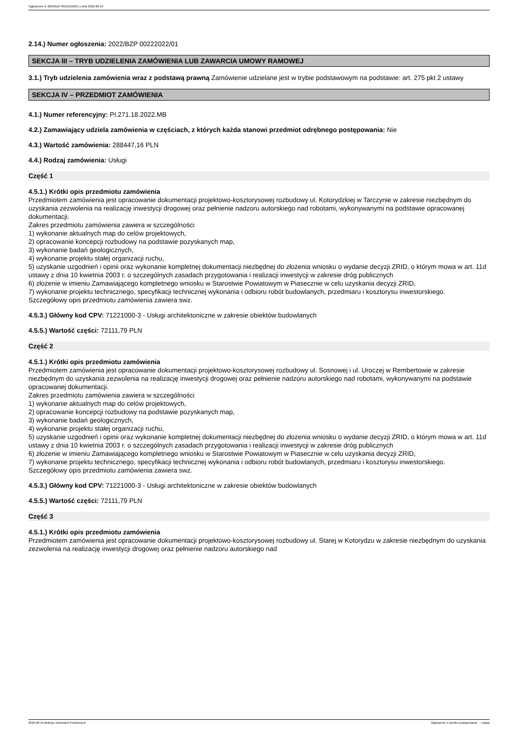Ogłoszenie nr 2022/BZP 00312169/01 z dnia 2022-08-19
2.14.) Numer ogłoszenia: 2022/BZP 00222022/01
SEKCJA III – TRYB UDZIELENIA ZAMÓWIENIA LUB ZAWARCIA UMOWY RAMOWEJ
3.1.) Tryb udzielenia zamówienia wraz z podstawą prawną Zamówienie udzielane jest w trybie podstawowym na podstawie: art. 275 pkt 2 ustawy
SEKCJA IV – PRZEDMIOT ZAMÓWIENIA
4.1.) Numer referencyjny: PI.271.18.2022.MB
4.2.) Zamawiający udziela zamówienia w częściach, z których każda stanowi przedmiot odrębnego postępowania: Nie
4.3.) Wartość zamówienia: 288447,16 PLN
4.4.) Rodzaj zamówienia: Usługi
Część 1
4.5.1.) Krótki opis przedmiotu zamówienia
Przedmiotem zamówienia jest opracowanie dokumentacji projektowo-kosztorysowej rozbudowy ul. Kotorydzkiej w Tarczynie w zakresie niezbędnym do uzyskania zezwolenia na realizację inwestycji drogowej oraz pełnienie nadzoru autorskiego nad robotami, wykonywanymi na podstawie opracowanej dokumentacji.
Zakres przedmiotu zamówienia zawiera w szczególności
1) wykonanie aktualnych map do celów projektowych,
2) opracowanie koncepcji rozbudowy na podstawie pozyskanych map,
3) wykonanie badań geologicznych,
4) wykonanie projektu stałej organizacji ruchu,
5) uzyskanie uzgodnień i opinii oraz wykonanie kompletnej dokumentacji niezbędnej do złożenia wniosku o wydanie decyzji ZRID, o którym mowa w art. 11d ustawy z dnia 10 kwietnia 2003 r. o szczególnych zasadach przygotowania i realizacji inwestycji w zakresie dróg publicznych
6) złożenie w imieniu Zamawiającego kompletnego wniosku w Starostwie Powiatowym w Piasecznie w celu uzyskania decyzji ZRID,
7) wykonanie projektu technicznego, specyfikacji technicznej wykonania i odbioru robót budowlanych, przedmiaru i kosztorysu inwestorskiego.
Szczegółowy opis przedmiotu zamówienia zawiera swz.
4.5.3.) Główny kod CPV: 71221000-3 - Usługi architektoniczne w zakresie obiektów budowlanych
4.5.5.) Wartość części: 72111,79 PLN
Część 2
4.5.1.) Krótki opis przedmiotu zamówienia
Przedmiotem zamówienia jest opracowanie dokumentacji projektowo-kosztorysowej rozbudowy ul. Sosnowej i ul. Uroczej w Rembertowie w zakresie niezbędnym do uzyskania zezwolenia na realizację inwestycji drogowej oraz pełnienie nadzoru autorskiego nad robotami, wykonywanymi na podstawie opracowanej dokumentacji.
Zakres przedmiotu zamówienia zawiera w szczególności
1) wykonanie aktualnych map do celów projektowych,
2) opracowanie koncepcji rozbudowy na podstawie pozyskanych map,
3) wykonanie badań geologicznych,
4) wykonanie projektu stałej organizacji ruchu,
5) uzyskanie uzgodnień i opinii oraz wykonanie kompletnej dokumentacji niezbędnej do złożenia wniosku o wydanie decyzji ZRID, o którym mowa w art. 11d ustawy z dnia 10 kwietnia 2003 r. o szczególnych zasadach przygotowania i realizacji inwestycji w zakresie dróg publicznych
6) złożenie w imieniu Zamawiającego kompletnego wniosku w Starostwie Powiatowym w Piasecznie w celu uzyskania decyzji ZRID,
7) wykonanie projektu technicznego, specyfikacji technicznej wykonania i odbioru robót budowlanych, przedmiaru i kosztorysu inwestorskiego.
Szczegółowy opis przedmiotu zamówienia zawiera swz.
4.5.3.) Główny kod CPV: 71221000-3 - Usługi architektoniczne w zakresie obiektów budowlanych
4.5.5.) Wartość części: 72111,79 PLN
Część 3
4.5.1.) Krótki opis przedmiotu zamówienia
Przedmiotem zamówienia jest opracowanie dokumentacji projektowo-kosztorysowej rozbudowy ul. Starej w Kotorydzu w zakresie niezbędnym do uzyskania zezwolenia na realizację inwestycji drogowej oraz pełnienie nadzoru autorskiego nad
2022-08-19 Biuletyn Zamówień Publicznych Ogłoszenie o wyniku postępowania - - Usługi